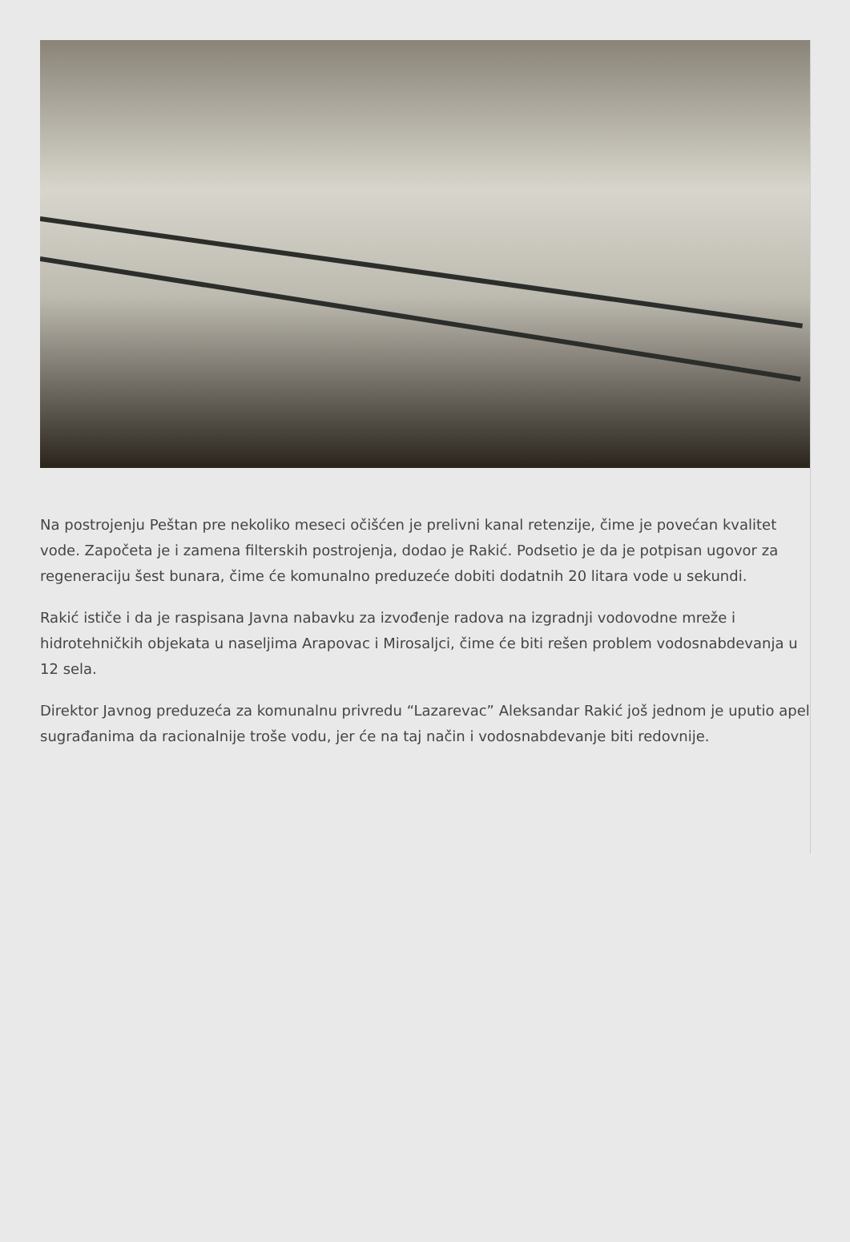Na postrojenju Peštan pre nekoliko meseci očišćen je prelivni kanal retenzije, čime je povećan kvalitet vode. Započeta je i zamena filterskih postrojenja, dodao je Rakić. Podsetio je da je potpisan ugovor za regeneraciju šest bunara, čime će komunalno preduzeće dobiti dodatnih 20 litara vode u sekundi.
Rakić ističe i da je raspisana Javna nabavku za izvođenje radova na izgradnji vodovodne mreže i hidrotehničkih objekata u naseljima Arapovac i Mirosaljci, čime će biti rešen problem vodosnabdevanja u 12 sela.
Direktor Javnog preduzeća za komunalnu privredu “Lazarevac” Aleksandar Rakić još jednom je uputio apel sugrađanima da racionalnije troše vodu, jer će na taj način i vodosnabdevanje biti redovnije.